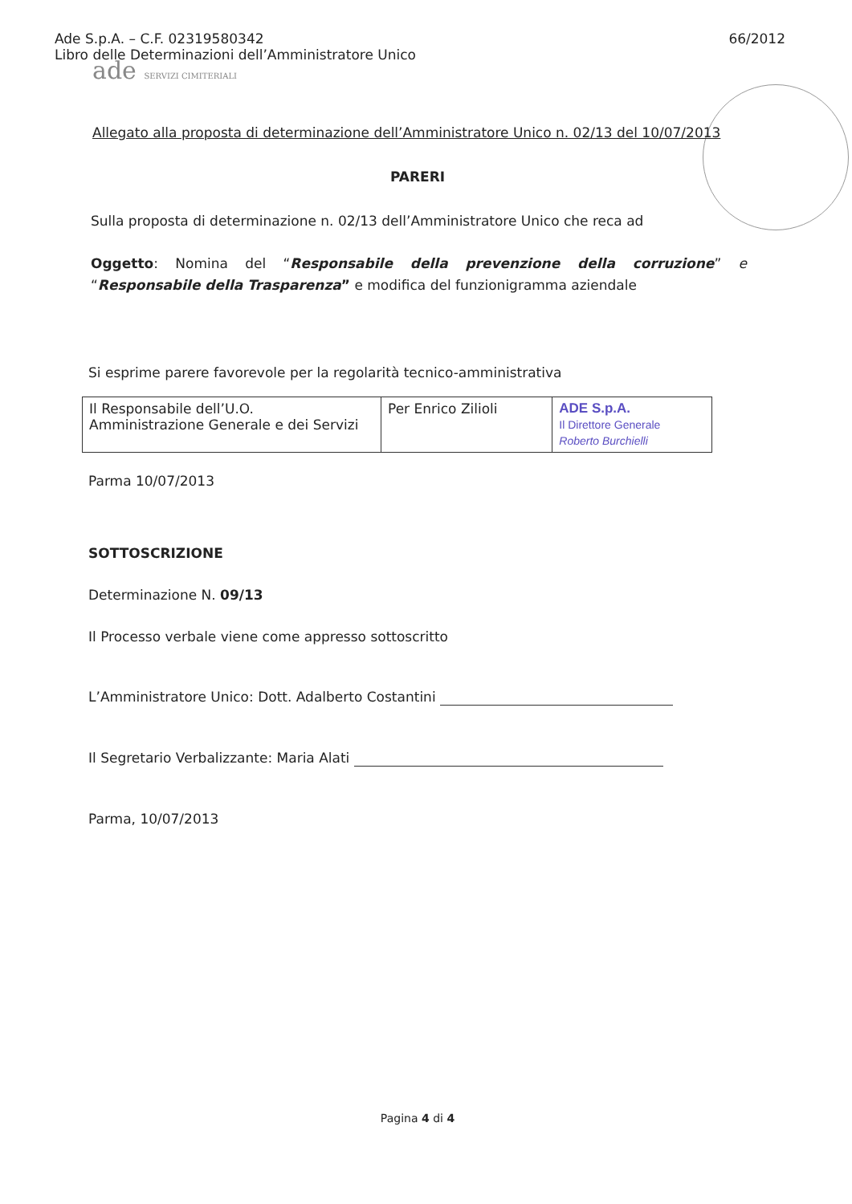Ade S.p.A. – C.F. 02319580342
Libro delle Determinazioni dell’Amministratore Unico
66/2012
ade SERVIZI CIMITERIALI
Allegato alla proposta di determinazione dell’Amministratore Unico n. 02/13 del 10/07/2013
PARERI
Sulla proposta di determinazione n. 02/13 dell’Amministratore Unico che reca ad
Oggetto: Nomina del “Responsabile della prevenzione della corruzione” e “Responsabile della Trasparenza” e modifica del funzionigramma aziendale
Si esprime parere favorevole per la regolarità tecnico-amministrativa
| Il Responsabile dell’U.O. Amministrazione Generale e dei Servizi | Per Enrico Zilioli | ADE S.p.A. Il Direttore Generale Roberto Burchielli |
Parma 10/07/2013
SOTTOSCRIZIONE
Determinazione N. 09/13
Il Processo verbale viene come appresso sottoscritto
L’Amministratore Unico: Dott. Adalberto Costantini
Il Segretario Verbalizzante: Maria Alati
Parma, 10/07/2013
Pagina 4 di 4